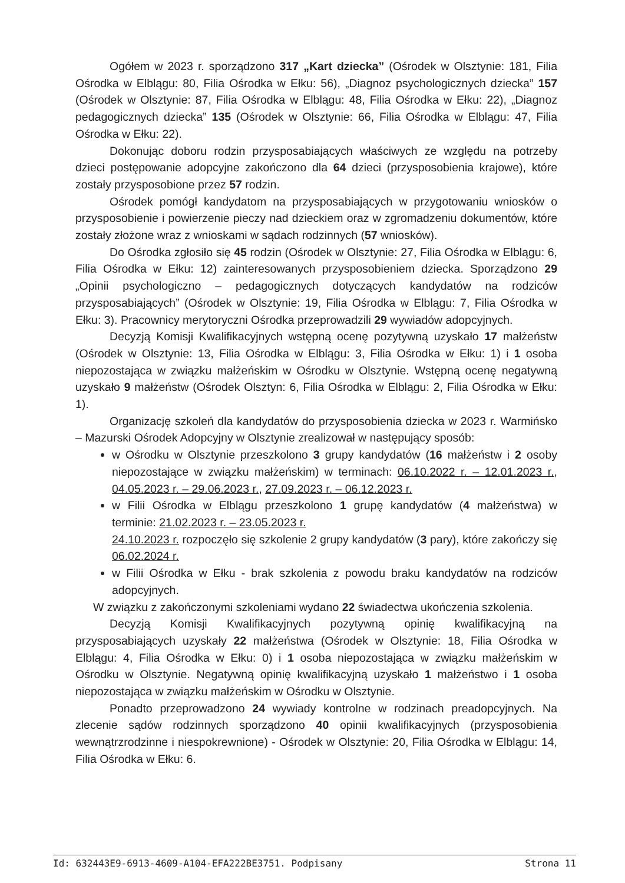Ogółem w 2023 r. sporządzono 317 „Kart dziecka” (Ośrodek w Olsztynie: 181, Filia Ośrodka w Elblągu: 80, Filia Ośrodka w Ełku: 56), „Diagnoz psychologicznych dziecka” 157 (Ośrodek w Olsztynie: 87, Filia Ośrodka w Elblągu: 48, Filia Ośrodka w Ełku: 22), „Diagnoz pedagogicznych dziecka” 135 (Ośrodek w Olsztynie: 66, Filia Ośrodka w Elblągu: 47, Filia Ośrodka w Ełku: 22).
Dokonując doboru rodzin przysposabiających właściwych ze względu na potrzeby dzieci postępowanie adopcyjne zakończono dla 64 dzieci (przysposobienia krajowe), które zostały przysposobione przez 57 rodzin.
Ośrodek pomógł kandydatom na przysposabiających w przygotowaniu wniosków o przysposobienie i powierzenie pieczy nad dzieckiem oraz w zgromadzeniu dokumentów, które zostały złożone wraz z wnioskami w sądach rodzinnych (57 wniosków).
Do Ośrodka zgłosiło się 45 rodzin (Ośrodek w Olsztynie: 27, Filia Ośrodka w Elblągu: 6, Filia Ośrodka w Ełku: 12) zainteresowanych przysposobieniem dziecka. Sporządzono 29 „Opinii psychologiczno – pedagogicznych dotyczących kandydatów na rodziców przysposabiających” (Ośrodek w Olsztynie: 19, Filia Ośrodka w Elblągu: 7, Filia Ośrodka w Ełku: 3). Pracownicy merytoryczni Ośrodka przeprowadzili 29 wywiadów adopcyjnych.
Decyzją Komisji Kwalifikacyjnych wstępną ocenę pozytywną uzyskało 17 małżeństw (Ośrodek w Olsztynie: 13, Filia Ośrodka w Elblągu: 3, Filia Ośrodka w Ełku: 1) i 1 osoba niepozostająca w związku małżeńskim w Ośrodku w Olsztynie. Wstępną ocenę negatywną uzyskało 9 małżeństw (Ośrodek Olsztyn: 6, Filia Ośrodka w Elblągu: 2, Filia Ośrodka w Ełku: 1).
Organizację szkoleń dla kandydatów do przysposobienia dziecka w 2023 r. Warmińsko – Mazurski Ośrodek Adopcyjny w Olsztynie zrealizował w następujący sposób:
w Ośrodku w Olsztynie przeszkolono 3 grupy kandydatów (16 małżeństw i 2 osoby niepozostające w związku małżeńskim) w terminach: 06.10.2022 r. – 12.01.2023 r., 04.05.2023 r. – 29.06.2023 r., 27.09.2023 r. – 06.12.2023 r.
w Filii Ośrodka w Elblągu przeszkolono 1 grupę kandydatów (4 małżeństwa) w terminie: 21.02.2023 r. – 23.05.2023 r.
24.10.2023 r. rozpoczęło się szkolenie 2 grupy kandydatów (3 pary), które zakończy się 06.02.2024 r.
w Filii Ośrodka w Ełku - brak szkolenia z powodu braku kandydatów na rodziców adopcyjnych.
W związku z zakończonymi szkoleniami wydano 22 świadectwa ukończenia szkolenia.
Decyzją Komisji Kwalifikacyjnych pozytywną opinię kwalifikacyjną na przysposabiających uzyskały 22 małżeństwa (Ośrodek w Olsztynie: 18, Filia Ośrodka w Elblągu: 4, Filia Ośrodka w Ełku: 0) i 1 osoba niepozostająca w związku małżeńskim w Ośrodku w Olsztynie. Negatywną opinię kwalifikacyjną uzyskało 1 małżeństwo i 1 osoba niepozostająca w związku małżeńskim w Ośrodku w Olsztynie.
Ponadto przeprowadzono 24 wywiady kontrolne w rodzinach preadopcyjnych. Na zlecenie sądów rodzinnych sporządzono 40 opinii kwalifikacyjnych (przysposobienia wewnątrzrodzinne i niespokrewnione) - Ośrodek w Olsztynie: 20, Filia Ośrodka w Elblągu: 14, Filia Ośrodka w Ełku: 6.
Id: 632443E9-6913-4609-A104-EFA222BE3751. Podpisany Strona 11